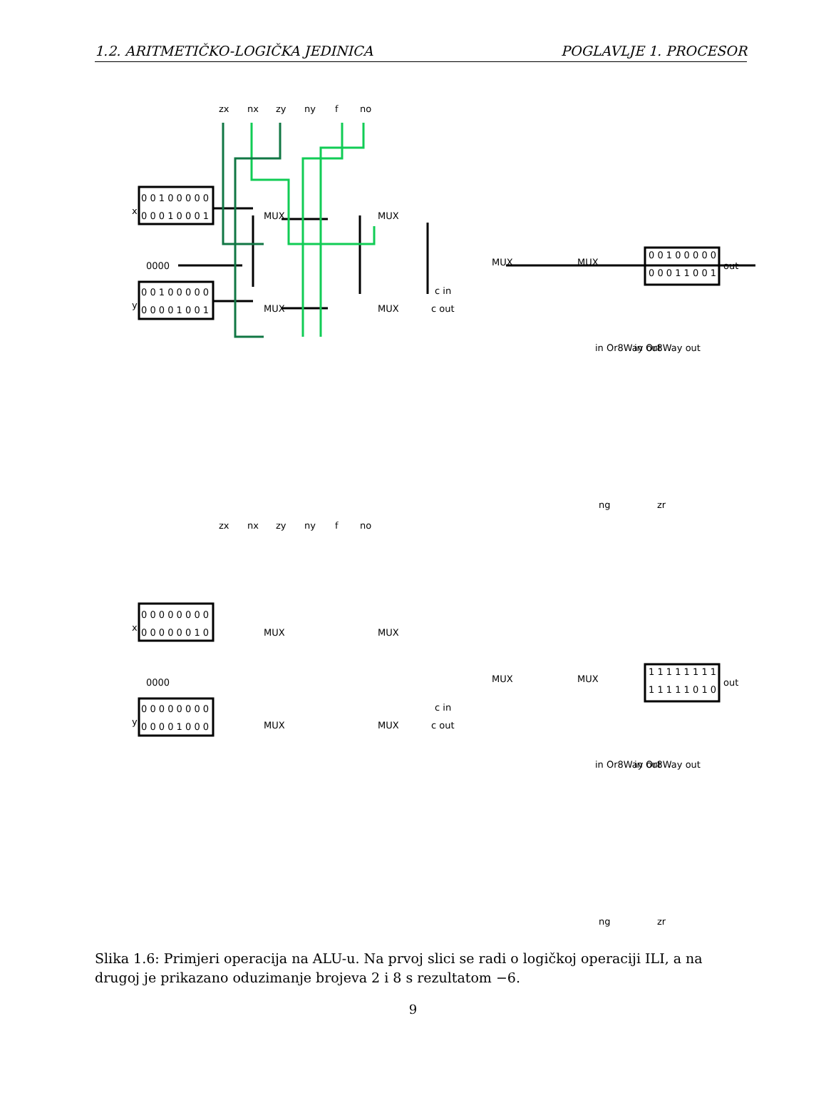1.2. ARITMETIČKO-LOGIČKA JEDINICA POGLAVLJE 1. PROCESOR
zx
nx
zy
ny
f
no
0 0 1 0 0 0 0 0
0 0 0 1 0 0 0 1
x
0000
0 0 1 0 0 0 0 0
0 0 0 0 1 0 0 1
y
MUX
MUX
MUX
MUX
MUX
MUX
c in
c out
0 0 1 0 0 0 0 0
0 0 0 1 1 0 0 1
out
in Or8Way out
in Or8Way out
ng
zr
zx
nx
zy
ny
f
no
0 0 0 0 0 0 0 0
0 0 0 0 0 0 1 0
x
0000
0 0 0 0 0 0 0 0
0 0 0 0 1 0 0 0
y
MUX
MUX
MUX
MUX
MUX
MUX
c in
c out
1 1 1 1 1 1 1 1
1 1 1 1 1 0 1 0
out
in Or8Way out
in Or8Way out
ng
zr
Slika 1.6: Primjeri operacija na ALU-u. Na prvoj slici se radi o logičkoj operaciji ILI, a na drugoj je prikazano oduzimanje brojeva 2 i 8 s rezultatom −6.
9